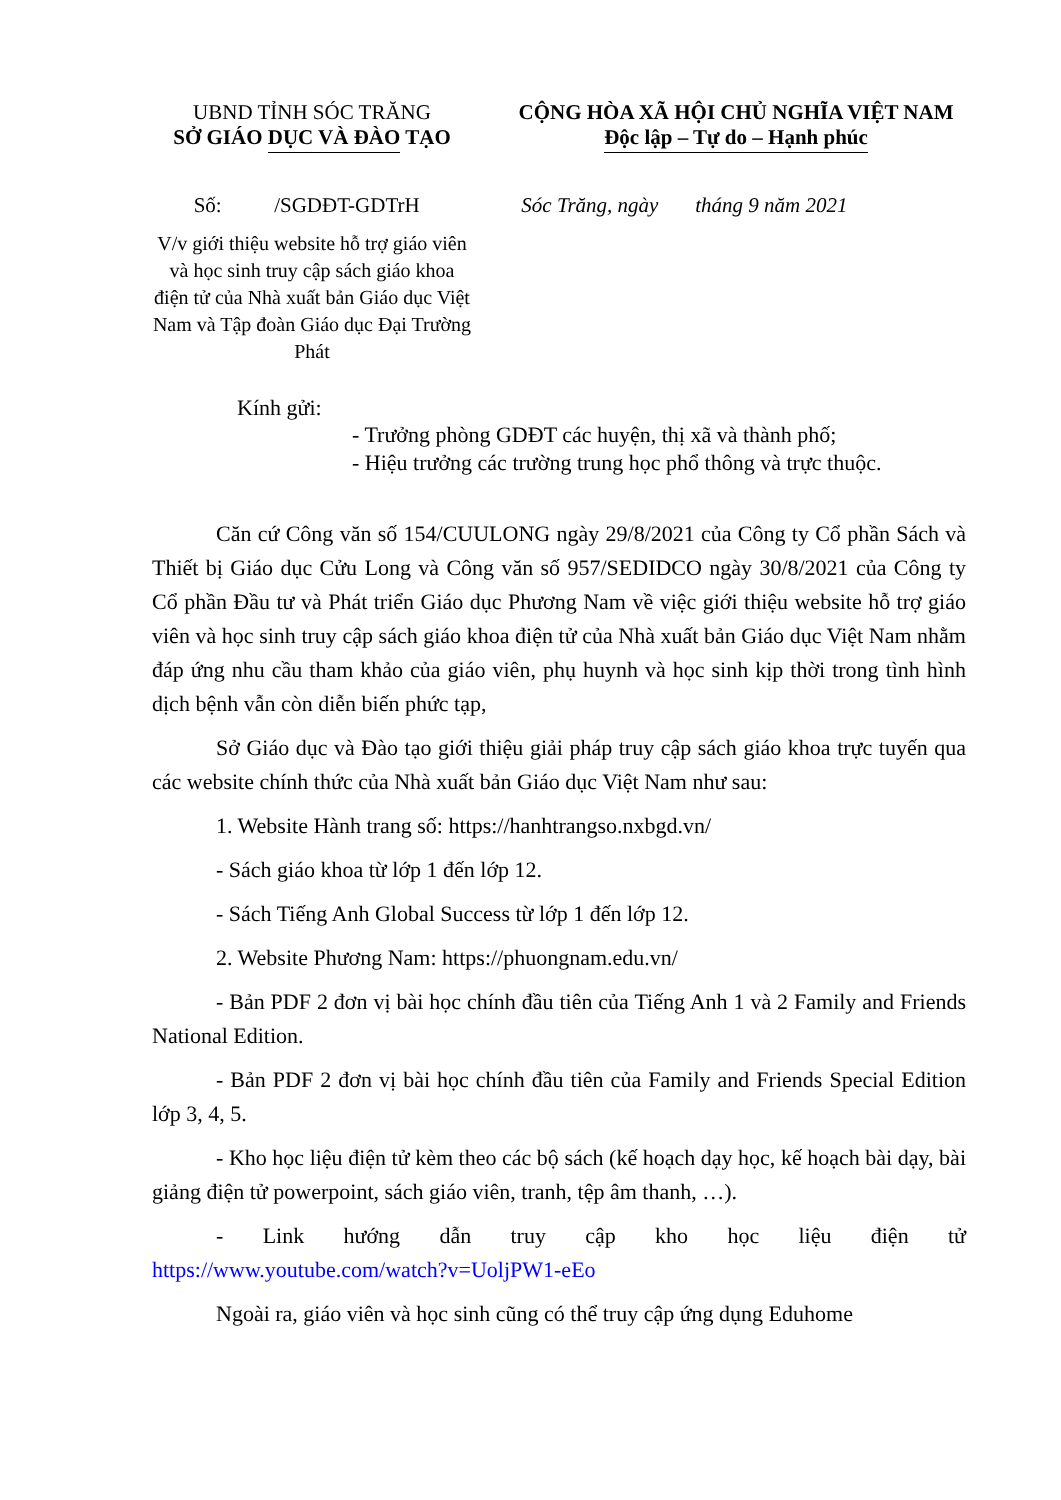UBND TỈNH SÓC TRĂNG
SỞ GIÁO DỤC VÀ ĐÀO TẠO
CỘNG HÒA XÃ HỘI CHỦ NGHĨA VIỆT NAM
Độc lập – Tự do – Hạnh phúc
Số: /SGDĐT-GDTrH Sóc Trăng, ngày tháng 9 năm 2021
V/v giới thiệu website hỗ trợ giáo viên và học sinh truy cập sách giáo khoa điện tử của Nhà xuất bản Giáo dục Việt Nam và Tập đoàn Giáo dục Đại Trường Phát
Kính gửi:
- Trưởng phòng GDĐT các huyện, thị xã và thành phố;
- Hiệu trưởng các trường trung học phổ thông và trực thuộc.
Căn cứ Công văn số 154/CUULONG ngày 29/8/2021 của Công ty Cổ phần Sách và Thiết bị Giáo dục Cửu Long và Công văn số 957/SEDIDCO ngày 30/8/2021 của Công ty Cổ phần Đầu tư và Phát triển Giáo dục Phương Nam về việc giới thiệu website hỗ trợ giáo viên và học sinh truy cập sách giáo khoa điện tử của Nhà xuất bản Giáo dục Việt Nam nhằm đáp ứng nhu cầu tham khảo của giáo viên, phụ huynh và học sinh kịp thời trong tình hình dịch bệnh vẫn còn diễn biến phức tạp,
Sở Giáo dục và Đào tạo giới thiệu giải pháp truy cập sách giáo khoa trực tuyến qua các website chính thức của Nhà xuất bản Giáo dục Việt Nam như sau:
1. Website Hành trang số: https://hanhtrangso.nxbgd.vn/
- Sách giáo khoa từ lớp 1 đến lớp 12.
- Sách Tiếng Anh Global Success từ lớp 1 đến lớp 12.
2. Website Phương Nam: https://phuongnam.edu.vn/
- Bản PDF 2 đơn vị bài học chính đầu tiên của Tiếng Anh 1 và 2 Family and Friends National Edition.
- Bản PDF 2 đơn vị bài học chính đầu tiên của Family and Friends Special Edition lớp 3, 4, 5.
- Kho học liệu điện tử kèm theo các bộ sách (kế hoạch dạy học, kế hoạch bài dạy, bài giảng điện tử powerpoint, sách giáo viên, tranh, tệp âm thanh, …).
- Link hướng dẫn truy cập kho học liệu điện tử
https://www.youtube.com/watch?v=UoljPW1-eEo
Ngoài ra, giáo viên và học sinh cũng có thể truy cập ứng dụng Eduhome